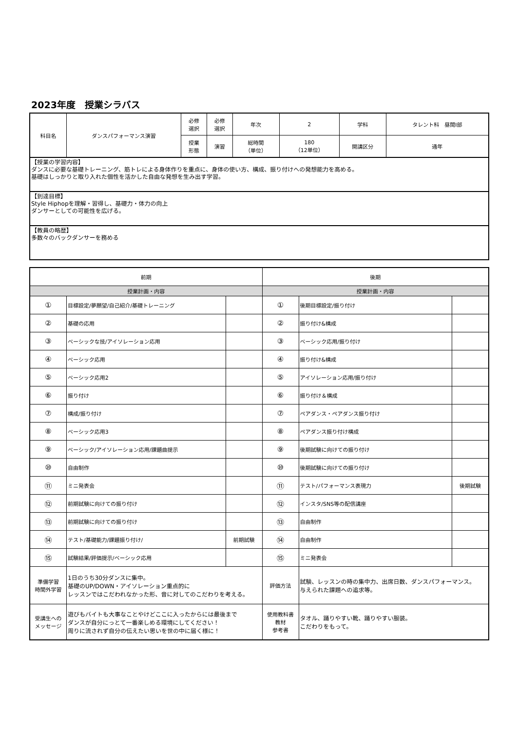2023年度　授業シラバス
| 科目名 | ダンスパフォーマンス演習 | 必修 選択 | 必修 選択 | 年次 | 2 | 学科 | タレント科 昼間Ⅰ部 |
| | | 授業 形態 | 演習 | 総時間 （単位） | 180 （12単位） | 開講区分 | 通年 |
【授業の学習内容】
ダンスに必要な基礎トレーニング、筋トレによる身体作りを重点に、身体の使い方、構成、振り付けへの発想能力を高める。
基礎はしっかりと取り入れた個性を活かした自由な発想を生み出す学習。
【到達目標】
Style Hiphopを理解・習得し、基礎力・体力の向上
ダンサーとしての可能性を広げる。
【教員の略歴】
多数々のバックダンサーを務める
| 前期 | | | 後期 | | |
| 授業計画・内容 | | | 授業計画・内容 | | |
| ① | 目標設定/夢願望/自己紹介/基礎トレーニング | | ① | 後期目標設定/振り付け | |
| ② | 基礎の応用 | | ② | 振り付け&構成 | |
| ③ | ベーシックな技/アイソレーション応用 | | ③ | ベーシック応用/振り付け | |
| ④ | ベーシック応用 | | ④ | 振り付け&構成 | |
| ⑤ | ベーシック応用2 | | ⑤ | アイソレーション応用/振り付け | |
| ⑥ | 振り付け | | ⑥ | 振り付け＆構成 | |
| ⑦ | 構成/振り付け | | ⑦ | ペアダンス・ペアダンス振り付け | |
| ⑧ | ベーシック応用3 | | ⑧ | ペアダンス振り付け構成 | |
| ⑨ | ベーシック/アイソレーション応用/課題曲提示 | | ⑨ | 後期試験に向けての振り付け | |
| ⑩ | 自由制作 | | ⑩ | 後期試験に向けての振り付け | |
| ⑪ | ミニ発表会 | | ⑪ | テスト/パフォーマンス表現力 | 後期試験 |
| ⑫ | 前期試験に向けての振り付け | | ⑫ | インスタ/SNS等の配信講座 | |
| ⑬ | 前期試験に向けての振り付け | | ⑬ | 自由制作 | |
| ⑭ | テスト/基礎能力/課題振り付け/ | 前期試験 | ⑭ | 自由制作 | |
| ⑮ | 試験結果/評価提示/ベーシック応用 | | ⑮ | ミニ発表会 | |
| 準備学習 時間外学習 | 1日のうち30分ダンスに集中。 基礎のUP/DOWN・アイソレーション重点的に レッスンではこだわれなかった形、音に対してのこだわりを考える。 | | 評価方法 | 試験、レッスンの時の集中力、出席日数、ダンスパフォーマンス。 与えられた課題への追求等。 | |
| 受講生への メッセージ | 遊びもバイトも大事なことやけどここに入ったからには最後まで ダンスが自分にっとて一番楽しめる環境にしてください！ 周りに流されず自分の伝えたい思いを世の中に届く様に！ | | 使用教科書 教材 参考書 | タオル、踊りやすい靴、踊りやすい服装。 こだわりをもって。 | |